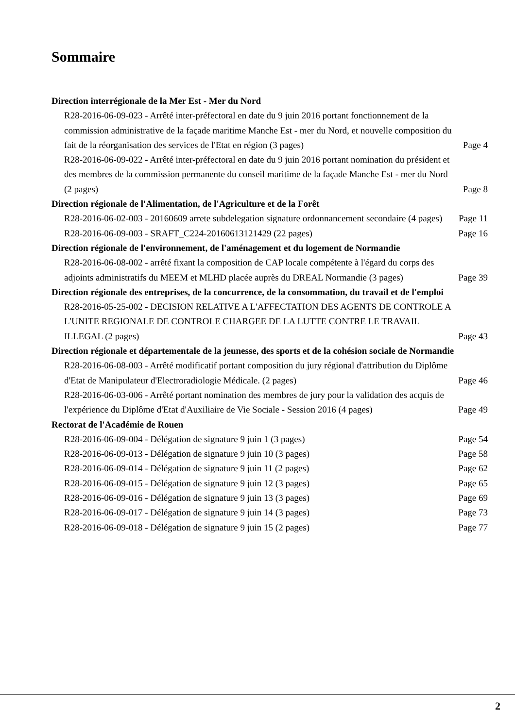Sommaire
Direction interrégionale de la Mer Est - Mer du Nord
R28-2016-06-09-023 - Arrêté inter-préfectoral en date du 9 juin 2016 portant fonctionnement de la commission administrative de la façade maritime Manche Est - mer du Nord, et nouvelle composition du fait de la réorganisation des services de l'Etat en région (3 pages) Page 4
R28-2016-06-09-022 - Arrêté inter-préfectoral en date du 9 juin 2016 portant nomination du président et des membres de la commission permanente du conseil maritime de la façade Manche Est - mer du Nord (2 pages) Page 8
Direction régionale de l'Alimentation, de l'Agriculture et de la Forêt
R28-2016-06-02-003 - 20160609 arrete subdelegation signature ordonnancement secondaire (4 pages) Page 11
R28-2016-06-09-003 - SRAFT_C224-20160613121429 (22 pages) Page 16
Direction régionale de l'environnement, de l'aménagement et du logement de Normandie
R28-2016-06-08-002 - arrêté fixant la composition de CAP locale compétente à l'égard du corps des adjoints administratifs du MEEM et MLHD placée auprès du DREAL Normandie (3 pages) Page 39
Direction régionale des entreprises, de la concurrence, de la consommation, du travail et de l'emploi
R28-2016-05-25-002 - DECISION RELATIVE A L'AFFECTATION DES AGENTS DE CONTROLE A L'UNITE REGIONALE DE CONTROLE CHARGEE DE LA LUTTE CONTRE LE TRAVAIL ILLEGAL (2 pages) Page 43
Direction régionale et départementale de la jeunesse, des sports et de la cohésion sociale de Normandie
R28-2016-06-08-003 - Arrêté modificatif portant composition du jury régional d'attribution du Diplôme d'Etat de Manipulateur d'Electroradiologie Médicale. (2 pages) Page 46
R28-2016-06-03-006 - Arrêté portant nomination des membres de jury pour la validation des acquis de l'expérience du Diplôme d'Etat d'Auxiliaire de Vie Sociale - Session 2016 (4 pages) Page 49
Rectorat de l'Académie de Rouen
R28-2016-06-09-004 - Délégation de signature 9 juin 1 (3 pages) Page 54
R28-2016-06-09-013 - Délégation de signature 9 juin 10 (3 pages) Page 58
R28-2016-06-09-014 - Délégation de signature 9 juin 11 (2 pages) Page 62
R28-2016-06-09-015 - Délégation de signature 9 juin 12 (3 pages) Page 65
R28-2016-06-09-016 - Délégation de signature 9 juin 13 (3 pages) Page 69
R28-2016-06-09-017 - Délégation de signature 9 juin 14 (3 pages) Page 73
R28-2016-06-09-018 - Délégation de signature 9 juin 15 (2 pages) Page 77
2